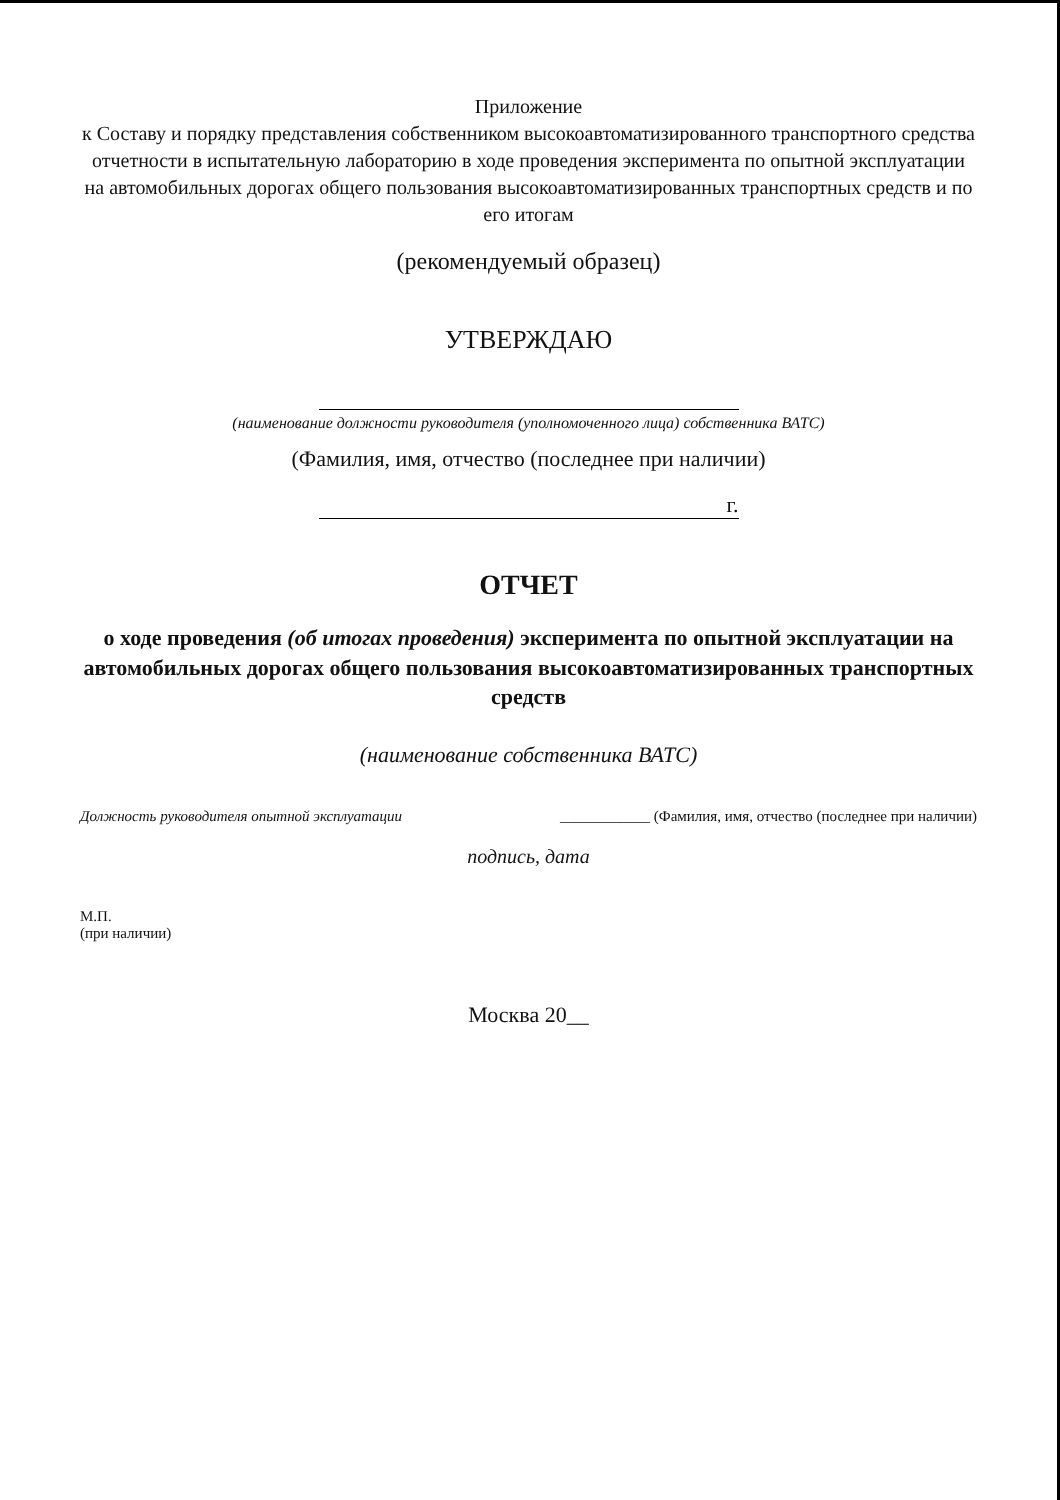Приложение
к Составу и порядку представления собственником высокоавтоматизированного транспортного средства отчетности в испытательную лабораторию в ходе проведения эксперимента по опытной эксплуатации на автомобильных дорогах общего пользования высокоавтоматизированных транспортных средств и по его итогам
(рекомендуемый образец)
УТВЕРЖДАЮ
(наименование должности руководителя (уполномоченного лица) собственника ВАТС)
(Фамилия, имя, отчество (последнее при наличии)
г.
ОТЧЕТ
о ходе проведения (об итогах проведения) эксперимента по опытной эксплуатации на автомобильных дорогах общего пользования высокоавтоматизированных транспортных средств
(наименование собственника ВАТС)
Должность руководителя опытной эксплуатации ____________ (Фамилия, имя, отчество (последнее при наличии)
подпись, дата
М.П.
(при наличии)
Москва 20__